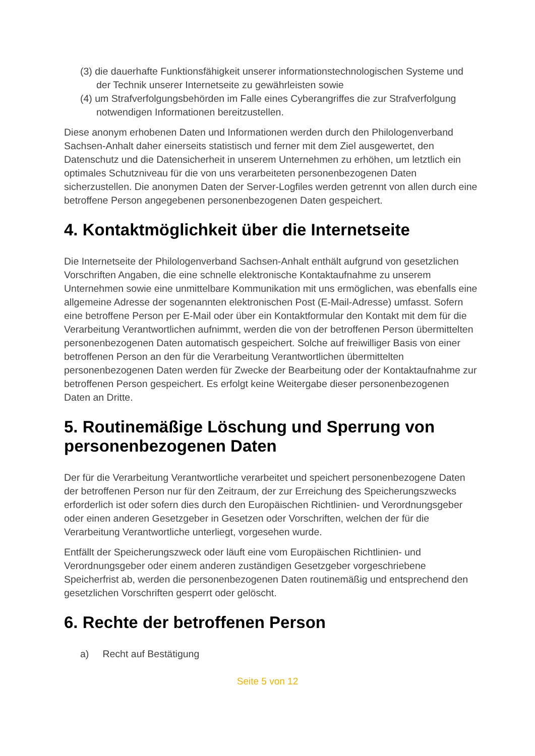(3) die dauerhafte Funktionsfähigkeit unserer informationstechnologischen Systeme und der Technik unserer Internetseite zu gewährleisten sowie
(4) um Strafverfolgungsbehörden im Falle eines Cyberangriffes die zur Strafverfolgung notwendigen Informationen bereitzustellen.
Diese anonym erhobenen Daten und Informationen werden durch den Philologenverband Sachsen-Anhalt daher einerseits statistisch und ferner mit dem Ziel ausgewertet, den Datenschutz und die Datensicherheit in unserem Unternehmen zu erhöhen, um letztlich ein optimales Schutzniveau für die von uns verarbeiteten personenbezogenen Daten sicherzustellen. Die anonymen Daten der Server-Logfiles werden getrennt von allen durch eine betroffene Person angegebenen personenbezogenen Daten gespeichert.
4. Kontaktmöglichkeit über die Internetseite
Die Internetseite der Philologenverband Sachsen-Anhalt enthält aufgrund von gesetzlichen Vorschriften Angaben, die eine schnelle elektronische Kontaktaufnahme zu unserem Unternehmen sowie eine unmittelbare Kommunikation mit uns ermöglichen, was ebenfalls eine allgemeine Adresse der sogenannten elektronischen Post (E-Mail-Adresse) umfasst. Sofern eine betroffene Person per E-Mail oder über ein Kontaktformular den Kontakt mit dem für die Verarbeitung Verantwortlichen aufnimmt, werden die von der betroffenen Person übermittelten personenbezogenen Daten automatisch gespeichert. Solche auf freiwilliger Basis von einer betroffenen Person an den für die Verarbeitung Verantwortlichen übermittelten personenbezogenen Daten werden für Zwecke der Bearbeitung oder der Kontaktaufnahme zur betroffenen Person gespeichert. Es erfolgt keine Weitergabe dieser personenbezogenen Daten an Dritte.
5. Routinemäßige Löschung und Sperrung von personenbezogenen Daten
Der für die Verarbeitung Verantwortliche verarbeitet und speichert personenbezogene Daten der betroffenen Person nur für den Zeitraum, der zur Erreichung des Speicherungszwecks erforderlich ist oder sofern dies durch den Europäischen Richtlinien- und Verordnungsgeber oder einen anderen Gesetzgeber in Gesetzen oder Vorschriften, welchen der für die Verarbeitung Verantwortliche unterliegt, vorgesehen wurde.
Entfällt der Speicherungszweck oder läuft eine vom Europäischen Richtlinien- und Verordnungsgeber oder einem anderen zuständigen Gesetzgeber vorgeschriebene Speicherfrist ab, werden die personenbezogenen Daten routinemäßig und entsprechend den gesetzlichen Vorschriften gesperrt oder gelöscht.
6. Rechte der betroffenen Person
a) Recht auf Bestätigung
Seite 5 von 12